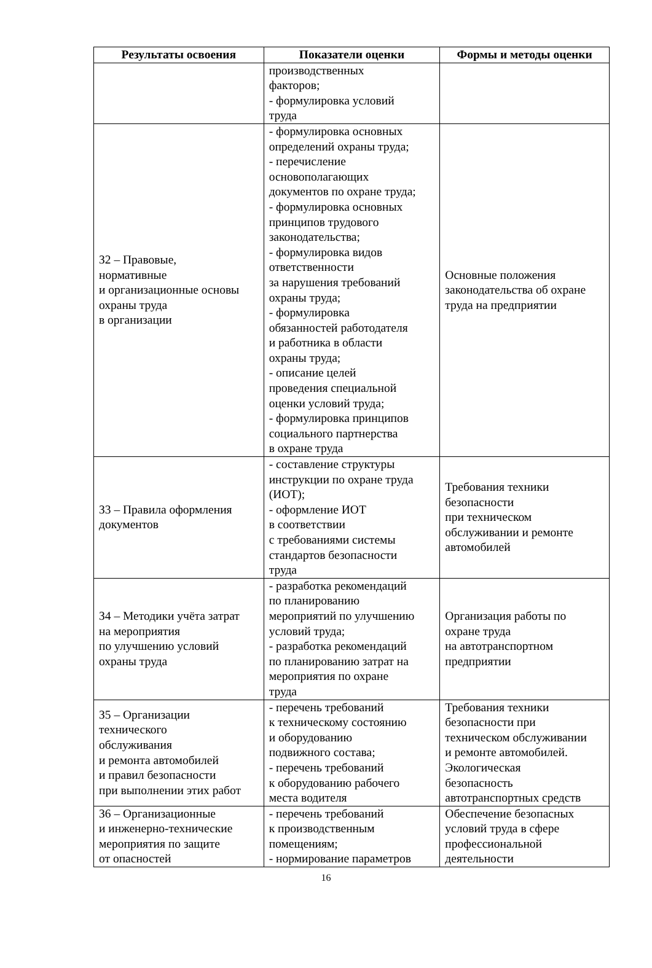| Результаты освоения | Показатели оценки | Формы и методы оценки |
| --- | --- | --- |
| | производственных факторов; - формулировка условий труда | |
| З2 – Правовые, нормативные и организационные основы охраны труда в организации | - формулировка основных определений охраны труда; - перечисление основополагающих документов по охране труда; - формулировка основных принципов трудового законодательства; - формулировка видов ответственности за нарушения требований охраны труда; - формулировка обязанностей работодателя и работника в области охраны труда; - описание целей проведения специальной оценки условий труда; - формулировка принципов социального партнерства в охране труда | Основные положения законодательства об охране труда на предприятии |
| З3 – Правила оформления документов | - составление структуры инструкции по охране труда (ИОТ); - оформление ИОТ в соответствии с требованиями системы стандартов безопасности труда | Требования техники безопасности при техническом обслуживании и ремонте автомобилей |
| З4 – Методики учёта затрат на мероприятия по улучшению условий охраны труда | - разработка рекомендаций по планированию мероприятий по улучшению условий труда; - разработка рекомендаций по планированию затрат на мероприятия по охране труда | Организация работы по охране труда на автотранспортном предприятии |
| З5 – Организации технического обслуживания и ремонта автомобилей и правил безопасности при выполнении этих работ | - перечень требований к техническому состоянию и оборудованию подвижного состава; - перечень требований к оборудованию рабочего места водителя | Требования техники безопасности при техническом обслуживании и ремонте автомобилей. Экологическая безопасность автотранспортных средств |
| З6 – Организационные и инженерно-технические мероприятия по защите от опасностей | - перечень требований к производственным помещениям; - нормирование параметров | Обеспечение безопасных условий труда в сфере профессиональной деятельности |
16